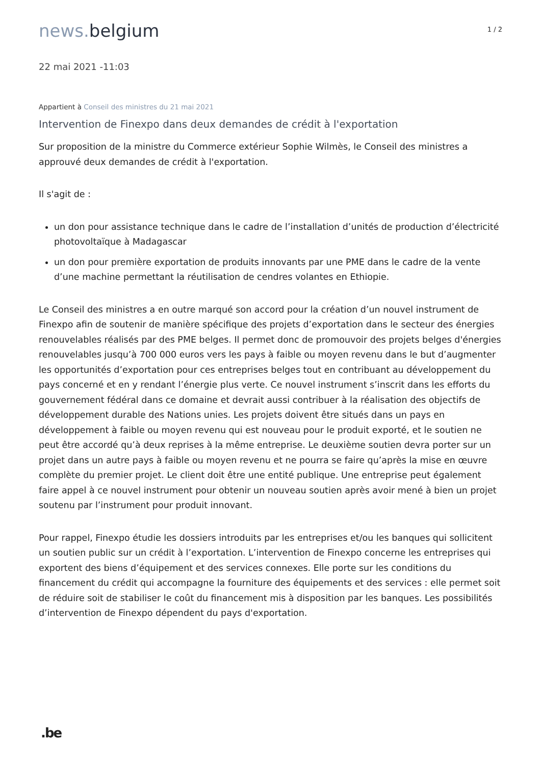news. belgium
1 / 2
22 mai 2021 -11:03
Appartient à Conseil des ministres du 21 mai 2021
Intervention de Finexpo dans deux demandes de crédit à l'exportation
Sur proposition de la ministre du Commerce extérieur Sophie Wilmès, le Conseil des ministres a approuvé deux demandes de crédit à l'exportation.
Il s'agit de :
un don pour assistance technique dans le cadre de l’installation d’unités de production d’électricité photovoltaïque à Madagascar
un don pour première exportation de produits innovants par une PME dans le cadre de la vente d’une machine permettant la réutilisation de cendres volantes en Ethiopie.
Le Conseil des ministres a en outre marqué son accord pour la création d’un nouvel instrument de Finexpo afin de soutenir de manière spécifique des projets d’exportation dans le secteur des énergies renouvelables réalisés par des PME belges. Il permet donc de promouvoir des projets belges d'énergies renouvelables jusqu’à 700 000 euros vers les pays à faible ou moyen revenu dans le but d’augmenter les opportunités d’exportation pour ces entreprises belges tout en contribuant au développement du pays concerné et en y rendant l’énergie plus verte. Ce nouvel instrument s’inscrit dans les efforts du gouvernement fédéral dans ce domaine et devrait aussi contribuer à la réalisation des objectifs de développement durable des Nations unies. Les projets doivent être situés dans un pays en développement à faible ou moyen revenu qui est nouveau pour le produit exporté, et le soutien ne peut être accordé qu’à deux reprises à la même entreprise. Le deuxième soutien devra porter sur un projet dans un autre pays à faible ou moyen revenu et ne pourra se faire qu’après la mise en œuvre complète du premier projet. Le client doit être une entité publique. Une entreprise peut également faire appel à ce nouvel instrument pour obtenir un nouveau soutien après avoir mené à bien un projet soutenu par l’instrument pour produit innovant.
Pour rappel, Finexpo étudie les dossiers introduits par les entreprises et/ou les banques qui sollicitent un soutien public sur un crédit à l’exportation. L’intervention de Finexpo concerne les entreprises qui exportent des biens d’équipement et des services connexes. Elle porte sur les conditions du financement du crédit qui accompagne la fourniture des équipements et des services : elle permet soit de réduire soit de stabiliser le coût du financement mis à disposition par les banques. Les possibilités d’intervention de Finexpo dépendent du pays d'exportation.
.be